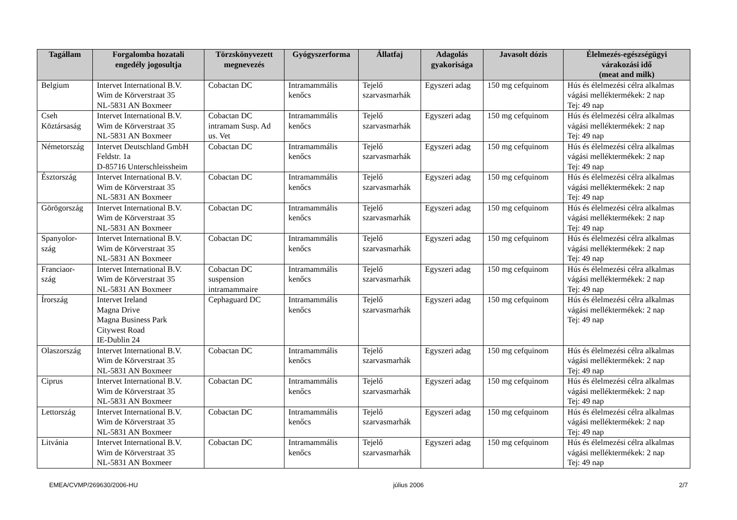| Tagállam | Forgalomba hozatali engedély jogosultja | Törzskönyvezett megnevezés | Gyógyszerforma | Állatfaj | Adagolás gyakorisága | Javasolt dózis | Élelmezés-egészségügyi várakozási idő (meat and milk) |
| --- | --- | --- | --- | --- | --- | --- | --- |
| Belgium | Intervet International B.V. Wim de Körverstraat 35 NL-5831 AN Boxmeer | Cobactan DC | Intramammális kenőcs | Tejelő szarvasmarhák | Egyszeri adag | 150 mg cefquinom | Hús és élelmezési célra alkalmas vágási melléktermékek: 2 nap Tej: 49 nap |
| Cseh Köztársaság | Intervet International B.V. Wim de Körverstraat 35 NL-5831 AN Boxmeer | Cobactan DC intramam Susp. Ad us. Vet | Intramammális kenőcs | Tejelő szarvasmarhák | Egyszeri adag | 150 mg cefquinom | Hús és élelmezési célra alkalmas vágási melléktermékek: 2 nap Tej: 49 nap |
| Németország | Intervet Deutschland GmbH Feldstr. 1a D-85716 Unterschleissheim | Cobactan DC | Intramammális kenőcs | Tejelő szarvasmarhák | Egyszeri adag | 150 mg cefquinom | Hús és élelmezési célra alkalmas vágási melléktermékek: 2 nap Tej: 49 nap |
| Észtország | Intervet International B.V. Wim de Körverstraat 35 NL-5831 AN Boxmeer | Cobactan DC | Intramammális kenőcs | Tejelő szarvasmarhák | Egyszeri adag | 150 mg cefquinom | Hús és élelmezési célra alkalmas vágási melléktermékek: 2 nap Tej: 49 nap |
| Görögország | Intervet International B.V. Wim de Körverstraat 35 NL-5831 AN Boxmeer | Cobactan DC | Intramammális kenőcs | Tejelő szarvasmarhák | Egyszeri adag | 150 mg cefquinom | Hús és élelmezési célra alkalmas vágási melléktermékek: 2 nap Tej: 49 nap |
| Spanyolor- szág | Intervet International B.V. Wim de Körverstraat 35 NL-5831 AN Boxmeer | Cobactan DC | Intramammális kenőcs | Tejelő szarvasmarhák | Egyszeri adag | 150 mg cefquinom | Hús és élelmezési célra alkalmas vágási melléktermékek: 2 nap Tej: 49 nap |
| Franciaor- szág | Intervet International B.V. Wim de Körverstraat 35 NL-5831 AN Boxmeer | Cobactan DC suspension intramammaire | Intramammális kenőcs | Tejelő szarvasmarhák | Egyszeri adag | 150 mg cefquinom | Hús és élelmezési célra alkalmas vágási melléktermékek: 2 nap Tej: 49 nap |
| Írország | Intervet Ireland Magna Drive Magna Business Park Citywest Road IE-Dublin 24 | Cephaguard DC | Intramammális kenőcs | Tejelő szarvasmarhák | Egyszeri adag | 150 mg cefquinom | Hús és élelmezési célra alkalmas vágási melléktermékek: 2 nap Tej: 49 nap |
| Olaszország | Intervet International B.V. Wim de Körverstraat 35 NL-5831 AN Boxmeer | Cobactan DC | Intramammális kenőcs | Tejelő szarvasmarhák | Egyszeri adag | 150 mg cefquinom | Hús és élelmezési célra alkalmas vágási melléktermékek: 2 nap Tej: 49 nap |
| Ciprus | Intervet International B.V. Wim de Körverstraat 35 NL-5831 AN Boxmeer | Cobactan DC | Intramammális kenőcs | Tejelő szarvasmarhák | Egyszeri adag | 150 mg cefquinom | Hús és élelmezési célra alkalmas vágási melléktermékek: 2 nap Tej: 49 nap |
| Lettország | Intervet International B.V. Wim de Körverstraat 35 NL-5831 AN Boxmeer | Cobactan DC | Intramammális kenőcs | Tejelő szarvasmarhák | Egyszeri adag | 150 mg cefquinom | Hús és élelmezési célra alkalmas vágási melléktermékek: 2 nap Tej: 49 nap |
| Litvánia | Intervet International B.V. Wim de Körverstraat 35 NL-5831 AN Boxmeer | Cobactan DC | Intramammális kenőcs | Tejelő szarvasmarhák | Egyszeri adag | 150 mg cefquinom | Hús és élelmezési célra alkalmas vágási melléktermékek: 2 nap Tej: 49 nap |
EMEA/CVMP/269630/2006-HU július 2006 2/7